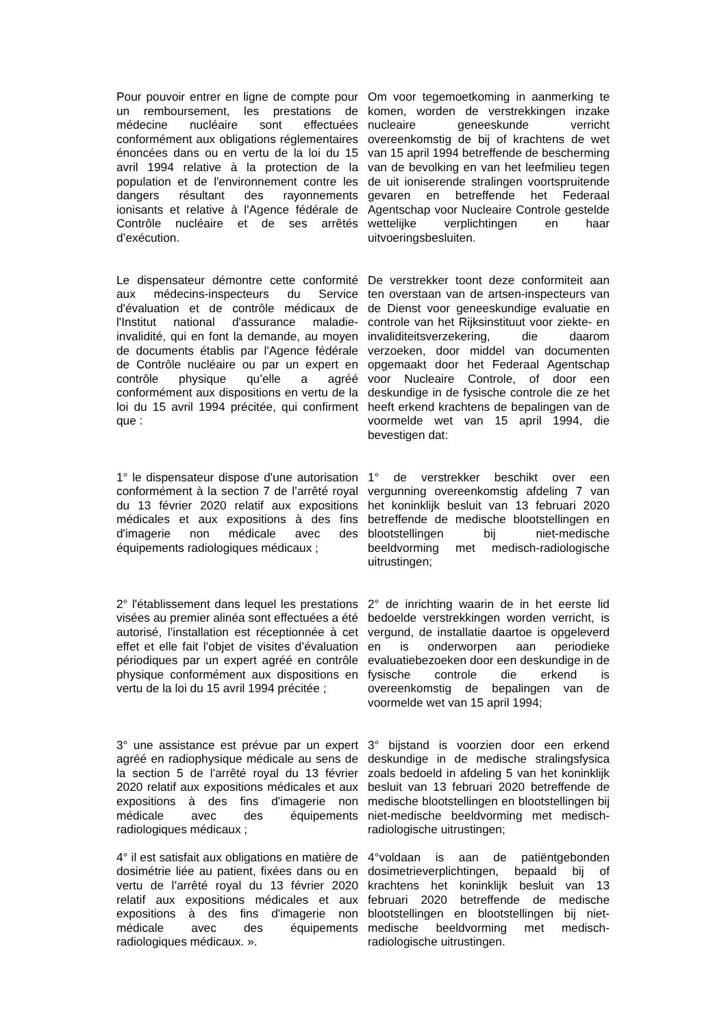Pour pouvoir entrer en ligne de compte pour un remboursement, les prestations de médecine nucléaire sont effectuées conformément aux obligations réglementaires énoncées dans ou en vertu de la loi du 15 avril 1994 relative à la protection de la population et de l'environnement contre les dangers résultant des rayonnements ionisants et relative à l'Agence fédérale de Contrôle nucléaire et de ses arrêtés d’exécution.
Om voor tegemoetkoming in aanmerking te komen, worden de verstrekkingen inzake nucleaire geneeskunde verricht overeenkomstig de bij of krachtens de wet van 15 april 1994 betreffende de bescherming van de bevolking en van het leefmilieu tegen de uit ioniserende stralingen voortspruitende gevaren en betreffende het Federaal Agentschap voor Nucleaire Controle gestelde wettelijke verplichtingen en haar uitvoeringsbesluiten.
Le dispensateur démontre cette conformité aux médecins-inspecteurs du Service d'évaluation et de contrôle médicaux de l'Institut national d'assurance maladie-invalidité, qui en font la demande, au moyen de documents établis par l'Agence fédérale de Contrôle nucléaire ou par un expert en contrôle physique qu’elle a agréé conformément aux dispositions en vertu de la loi du 15 avril 1994 précitée, qui confirment que :
De verstrekker toont deze conformiteit aan ten overstaan van de artsen-inspecteurs van de Dienst voor geneeskundige evaluatie en controle van het Rijksinstituut voor ziekte- en invaliditeitsverzekering, die daarom verzoeken, door middel van documenten opgemaakt door het Federaal Agentschap voor Nucleaire Controle, of door een deskundige in de fysische controle die ze het heeft erkend krachtens de bepalingen van de voormelde wet van 15 april 1994, die bevestigen dat:
1° le dispensateur dispose d'une autorisation conformément à la section 7 de l’arrêté royal du 13 février 2020 relatif aux expositions médicales et aux expositions à des fins d'imagerie non médicale avec des équipements radiologiques médicaux ;
1° de verstrekker beschikt over een vergunning overeenkomstig afdeling 7 van het koninklijk besluit van 13 februari 2020 betreffende de medische blootstellingen en blootstellingen bij niet-medische beeldvorming met medisch-radiologische uitrustingen;
2° l'établissement dans lequel les prestations visées au premier alinéa sont effectuées a été autorisé, l’installation est réceptionnée à cet effet et elle fait l’objet de visites d’évaluation périodiques par un expert agréé en contrôle physique conformément aux dispositions en vertu de la loi du 15 avril 1994 précitée ;
2° de inrichting waarin de in het eerste lid bedoelde verstrekkingen worden verricht, is vergund, de installatie daartoe is opgeleverd en is onderworpen aan periodieke evaluatiebezoeken door een deskundige in de fysische controle die erkend is overeenkomstig de bepalingen van de voormelde wet van 15 april 1994;
3° une assistance est prévue par un expert agréé en radiophysique médicale au sens de la section 5 de l’arrêté royal du 13 février 2020 relatif aux expositions médicales et aux expositions à des fins d'imagerie non médicale avec des équipements radiologiques médicaux ;
3° bijstand is voorzien door een erkend deskundige in de medische stralingsfysica zoals bedoeld in afdeling 5 van het koninklijk besluit van 13 februari 2020 betreffende de medische blootstellingen en blootstellingen bij niet-medische beeldvorming met medisch-radiologische uitrustingen;
4° il est satisfait aux obligations en matière de dosimétrie liée au patient, fixées dans ou en vertu de l’arrêté royal du 13 février 2020 relatif aux expositions médicales et aux expositions à des fins d'imagerie non médicale avec des équipements radiologiques médicaux. ».
4°voldaan is aan de patiëntgebonden dosimetrieverplichtingen, bepaald bij of krachtens het koninklijk besluit van 13 februari 2020 betreffende de medische blootstellingen en blootstellingen bij niet-medische beeldvorming met medisch-radiologische uitrustingen.